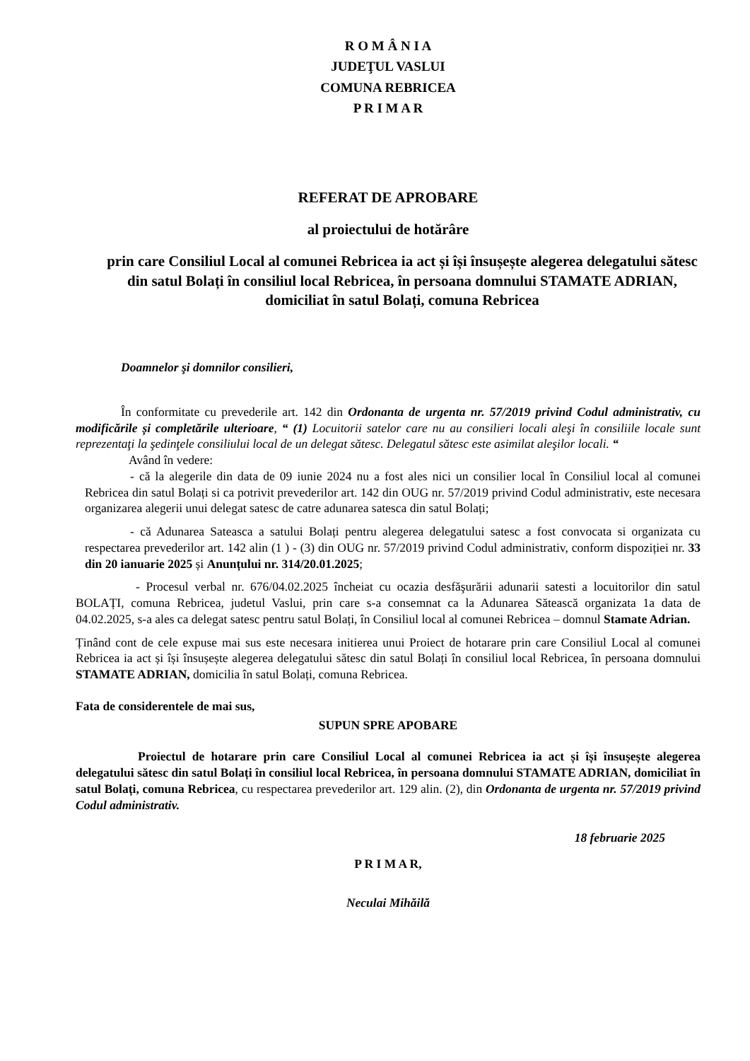R O M Â N I A
JUDEŢUL VASLUI
COMUNA REBRICEA
P R I M A R
REFERAT DE APROBARE
al proiectului de hotărâre
prin care Consiliul Local al comunei Rebricea ia act și își însușește alegerea delegatului sătesc din satul Bolați în consiliul local Rebricea, în persoana domnului STAMATE ADRIAN, domiciliat în satul Bolați, comuna Rebricea
Doamnelor şi domnilor consilieri,
În conformitate cu prevederile art. 142 din Ordonanta de urgenta nr. 57/2019 privind Codul administrativ, cu modificările și completările ulterioare, “ (1) Locuitorii satelor care nu au consilieri locali aleşi în consiliile locale sunt reprezentaţi la şedinţele consiliului local de un delegat sătesc. Delegatul sătesc este asimilat aleşilor locali. “
Având în vedere:
- că la alegerile din data de 09 iunie 2024 nu a fost ales nici un consilier local în Consiliul local al comunei Rebricea din satul Bolați si ca potrivit prevederilor art. 142 din OUG nr. 57/2019 privind Codul administrativ, este necesara organizarea alegerii unui delegat satesc de catre adunarea satesca din satul Bolați;
- că Adunarea Sateasca a satului Bolați pentru alegerea delegatului satesc a fost convocata si organizata cu respectarea prevederilor art. 142 alin (1 ) - (3) din OUG nr. 57/2019 privind Codul administrativ, conform dispoziției nr. 33 din 20 ianuarie 2025 și Anunțului nr. 314/20.01.2025;
- Procesul verbal nr. 676/04.02.2025 încheiat cu ocazia desfăşurării adunarii satesti a locuitorilor din satul BOLAȚI, comuna Rebricea, judetul Vaslui, prin care s-a consemnat ca la Adunarea Sătească organizata 1a data de 04.02.2025, s-a ales ca delegat satesc pentru satul Bolați, în Consiliul local al comunei Rebricea – domnul Stamate Adrian.
Ținând cont de cele expuse mai sus este necesara initierea unui Proiect de hotarare prin care Consiliul Local al comunei Rebricea ia act și își însușește alegerea delegatului sătesc din satul Bolați în consiliul local Rebricea, în persoana domnului STAMATE ADRIAN, domicilia în satul Bolați, comuna Rebricea.
Fata de considerentele de mai sus,
SUPUN SPRE APOBARE
Proiectul de hotarare prin care Consiliul Local al comunei Rebricea ia act și își însușește alegerea delegatului sătesc din satul Bolați în consiliul local Rebricea, în persoana domnului STAMATE ADRIAN, domiciliat în satul Bolați, comuna Rebricea, cu respectarea prevederilor art. 129 alin. (2), din Ordonanta de urgenta nr. 57/2019 privind Codul administrativ.
18 februarie 2025
P R I M A R,
Neculai Mihăilă